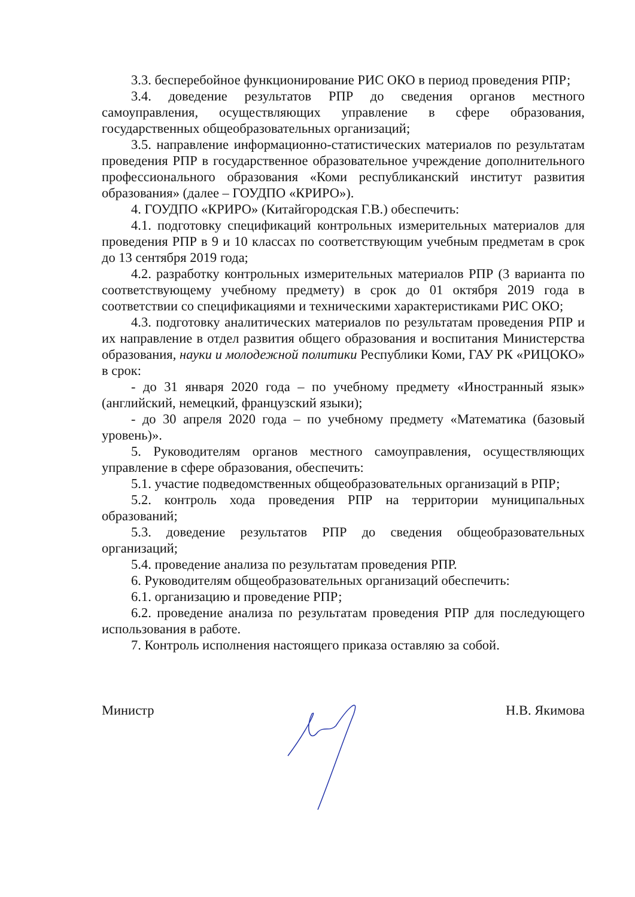3.3. бесперебойное функционирование РИС ОКО в период проведения РПР;
3.4. доведение результатов РПР до сведения органов местного самоуправления, осуществляющих управление в сфере образования, государственных общеобразовательных организаций;
3.5. направление информационно-статистических материалов по результатам проведения РПР в государственное образовательное учреждение дополнительного профессионального образования «Коми республиканский институт развития образования» (далее – ГОУДПО «КРИРО»).
4. ГОУДПО «КРИРО» (Китайгородская Г.В.) обеспечить:
4.1. подготовку спецификаций контрольных измерительных материалов для проведения РПР в 9 и 10 классах по соответствующим учебным предметам в срок до 13 сентября 2019 года;
4.2. разработку контрольных измерительных материалов РПР (3 варианта по соответствующему учебному предмету) в срок до 01 октября 2019 года в соответствии со спецификациями и техническими характеристиками РИС ОКО;
4.3. подготовку аналитических материалов по результатам проведения РПР и их направление в отдел развития общего образования и воспитания Министерства образования, науки и молодежной политики Республики Коми, ГАУ РК «РИЦОКО» в срок:
- до 31 января 2020 года – по учебному предмету «Иностранный язык» (английский, немецкий, французский языки);
- до 30 апреля 2020 года – по учебному предмету «Математика (базовый уровень)».
5. Руководителям органов местного самоуправления, осуществляющих управление в сфере образования, обеспечить:
5.1. участие подведомственных общеобразовательных организаций в РПР;
5.2. контроль хода проведения РПР на территории муниципальных образований;
5.3. доведение результатов РПР до сведения общеобразовательных организаций;
5.4. проведение анализа по результатам проведения РПР.
6. Руководителям общеобразовательных организаций обеспечить:
6.1. организацию и проведение РПР;
6.2. проведение анализа по результатам проведения РПР для последующего использования в работе.
7. Контроль исполнения настоящего приказа оставляю за собой.
Министр Н.В. Якимова